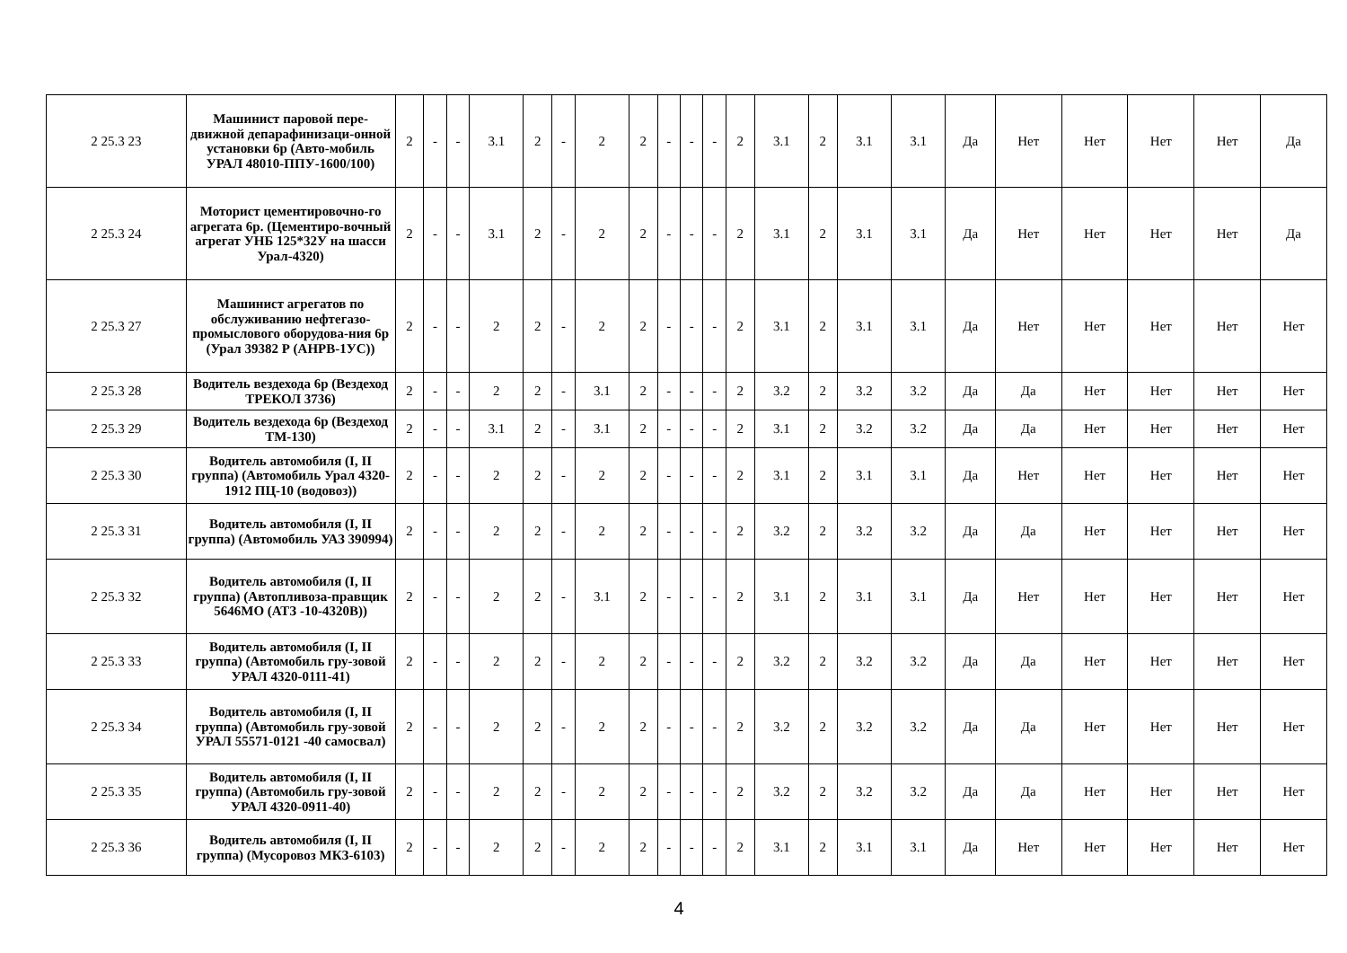| 2 25.3 23 | Машинист паровой пере-движной депарафинизаци-онной установки 6р (Авто-мобиль УРАЛ 48010-ППУ-1600/100) | 2 | - | - | 3.1 | 2 | - | 2 | 2 | - | - | - | 2 | 3.1 | 2 | 3.1 | 3.1 | Да | Нет | Нет | Нет | Нет | Да |
| 2 25.3 24 | Моторист цементировочно-го агрегата 6р. (Цементиро-вочный агрегат УНБ 125*32У на шасси Урал-4320) | 2 | - | - | 3.1 | 2 | - | 2 | 2 | - | - | - | 2 | 3.1 | 2 | 3.1 | 3.1 | Да | Нет | Нет | Нет | Нет | Да |
| 2 25.3 27 | Машинист агрегатов по обслуживанию нефтегазо-промыслового оборудова-ния 6р (Урал 39382 Р (АНРВ-1УС)) | 2 | - | - | 2 | 2 | - | 2 | 2 | - | - | - | 2 | 3.1 | 2 | 3.1 | 3.1 | Да | Нет | Нет | Нет | Нет | Нет |
| 2 25.3 28 | Водитель вездехода 6р (Вездеход ТРЕКОЛ 3736) | 2 | - | - | 2 | 2 | - | 3.1 | 2 | - | - | - | 2 | 3.2 | 2 | 3.2 | 3.2 | Да | Да | Нет | Нет | Нет | Нет |
| 2 25.3 29 | Водитель вездехода 6р (Вездеход ТМ-130) | 2 | - | - | 3.1 | 2 | - | 3.1 | 2 | - | - | - | 2 | 3.1 | 2 | 3.2 | 3.2 | Да | Да | Нет | Нет | Нет | Нет |
| 2 25.3 30 | Водитель автомобиля (I, II группа) (Автомобиль Урал 4320-1912 ПЦ-10 (водовоз)) | 2 | - | - | 2 | 2 | - | 2 | 2 | - | - | - | 2 | 3.1 | 2 | 3.1 | 3.1 | Да | Нет | Нет | Нет | Нет | Нет |
| 2 25.3 31 | Водитель автомобиля (I, II группа) (Автомобиль УАЗ 390994) | 2 | - | - | 2 | 2 | - | 2 | 2 | - | - | - | 2 | 3.2 | 2 | 3.2 | 3.2 | Да | Да | Нет | Нет | Нет | Нет |
| 2 25.3 32 | Водитель автомобиля (I, II группа) (Автопливоза-правщик 5646МО (АТЗ -10-4320В)) | 2 | - | - | 2 | 2 | - | 3.1 | 2 | - | - | - | 2 | 3.1 | 2 | 3.1 | 3.1 | Да | Нет | Нет | Нет | Нет | Нет |
| 2 25.3 33 | Водитель автомобиля (I, II группа) (Автомобиль гру-зовой УРАЛ 4320-0111-41) | 2 | - | - | 2 | 2 | - | 2 | 2 | - | - | - | 2 | 3.2 | 2 | 3.2 | 3.2 | Да | Да | Нет | Нет | Нет | Нет |
| 2 25.3 34 | Водитель автомобиля (I, II группа) (Автомобиль гру-зовой УРАЛ 55571-0121 -40 самосвал) | 2 | - | - | 2 | 2 | - | 2 | 2 | - | - | - | 2 | 3.2 | 2 | 3.2 | 3.2 | Да | Да | Нет | Нет | Нет | Нет |
| 2 25.3 35 | Водитель автомобиля (I, II группа) (Автомобиль гру-зовой УРАЛ 4320-0911-40) | 2 | - | - | 2 | 2 | - | 2 | 2 | - | - | - | 2 | 3.2 | 2 | 3.2 | 3.2 | Да | Да | Нет | Нет | Нет | Нет |
| 2 25.3 36 | Водитель автомобиля (I, II группа) (Мусоровоз МКЗ-6103) | 2 | - | - | 2 | 2 | - | 2 | 2 | - | - | - | 2 | 3.1 | 2 | 3.1 | 3.1 | Да | Нет | Нет | Нет | Нет | Нет |
4